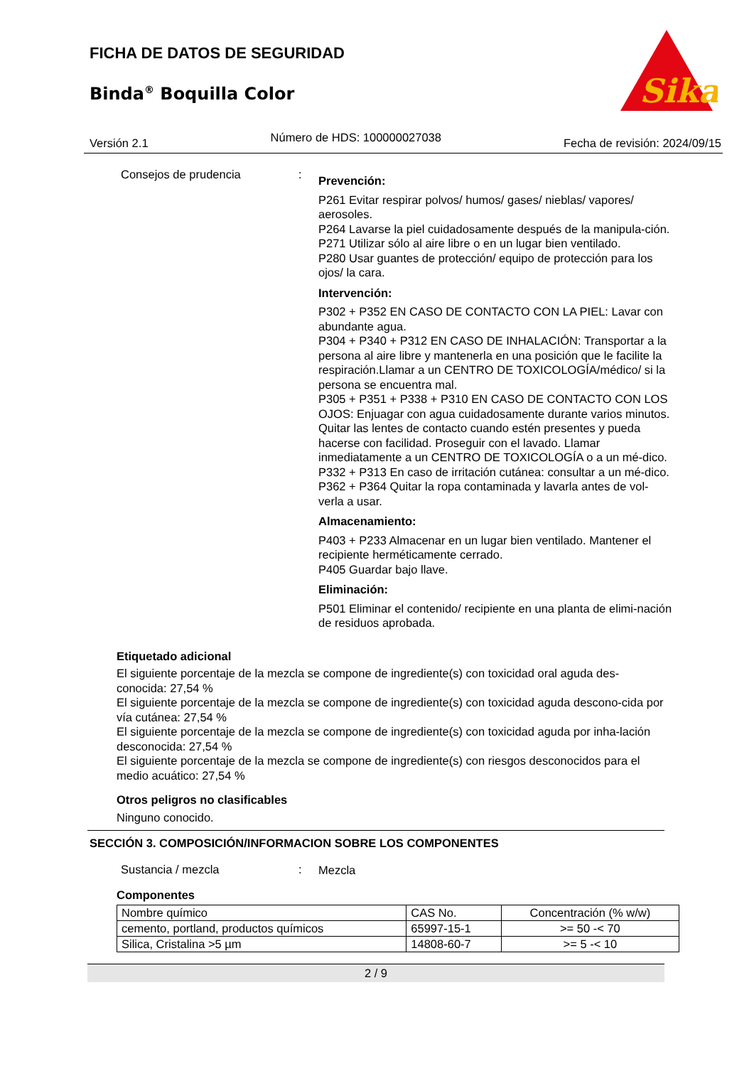FICHA DE DATOS DE SEGURIDAD
Binda<sup>®</sup> Boquilla Color
Sika
Versión 2.1 Número de HDS: 100000027038 Fecha de revisión: 2024/09/15
Consejos de prudencia :
Prevención:
P261 Evitar respirar polvos/ humos/ gases/ nieblas/ vapores/ aerosoles.
P264 Lavarse la piel cuidadosamente después de la manipula-ción.
P271 Utilizar sólo al aire libre o en un lugar bien ventilado.
P280 Usar guantes de protección/ equipo de protección para los ojos/ la cara.
Intervención:
P302 + P352 EN CASO DE CONTACTO CON LA PIEL: Lavar con abundante agua.
P304 + P340 + P312 EN CASO DE INHALACIÓN: Transportar a la persona al aire libre y mantenerla en una posición que le facilite la respiración.Llamar a un CENTRO DE TOXICOLOGÍA/médico/ si la persona se encuentra mal.
P305 + P351 + P338 + P310 EN CASO DE CONTACTO CON LOS OJOS: Enjuagar con agua cuidadosamente durante varios minutos. Quitar las lentes de contacto cuando estén presentes y pueda hacerse con facilidad. Proseguir con el lavado. Llamar inmediatamente a un CENTRO DE TOXICOLOGÍA o a un mé-dico.
P332 + P313 En caso de irritación cutánea: consultar a un mé-dico.
P362 + P364 Quitar la ropa contaminada y lavarla antes de vol-verla a usar.
Almacenamiento:
P403 + P233 Almacenar en un lugar bien ventilado. Mantener el recipiente herméticamente cerrado.
P405 Guardar bajo llave.
Eliminación:
P501 Eliminar el contenido/ recipiente en una planta de elimi-nación de residuos aprobada.
Etiquetado adicional
El siguiente porcentaje de la mezcla se compone de ingrediente(s) con toxicidad oral aguda des-conocida: 27,54 %
El siguiente porcentaje de la mezcla se compone de ingrediente(s) con toxicidad aguda descono-cida por vía cutánea: 27,54 %
El siguiente porcentaje de la mezcla se compone de ingrediente(s) con toxicidad aguda por inha-lación desconocida: 27,54 %
El siguiente porcentaje de la mezcla se compone de ingrediente(s) con riesgos desconocidos para el medio acuático: 27,54 %
Otros peligros no clasificables
Ninguno conocido.
SECCIÓN 3. COMPOSICIÓN/INFORMACION SOBRE LOS COMPONENTES
Sustancia / mezcla :
Mezcla
Componentes
| Nombre químico | CAS No. | Concentración (% w/w) |
| --- | --- | --- |
| cemento, portland, productos químicos | 65997-15-1 | >= 50 -< 70 |
| Silica, Cristalina >5 µm | 14808-60-7 | >= 5 -< 10 |
2 / 9